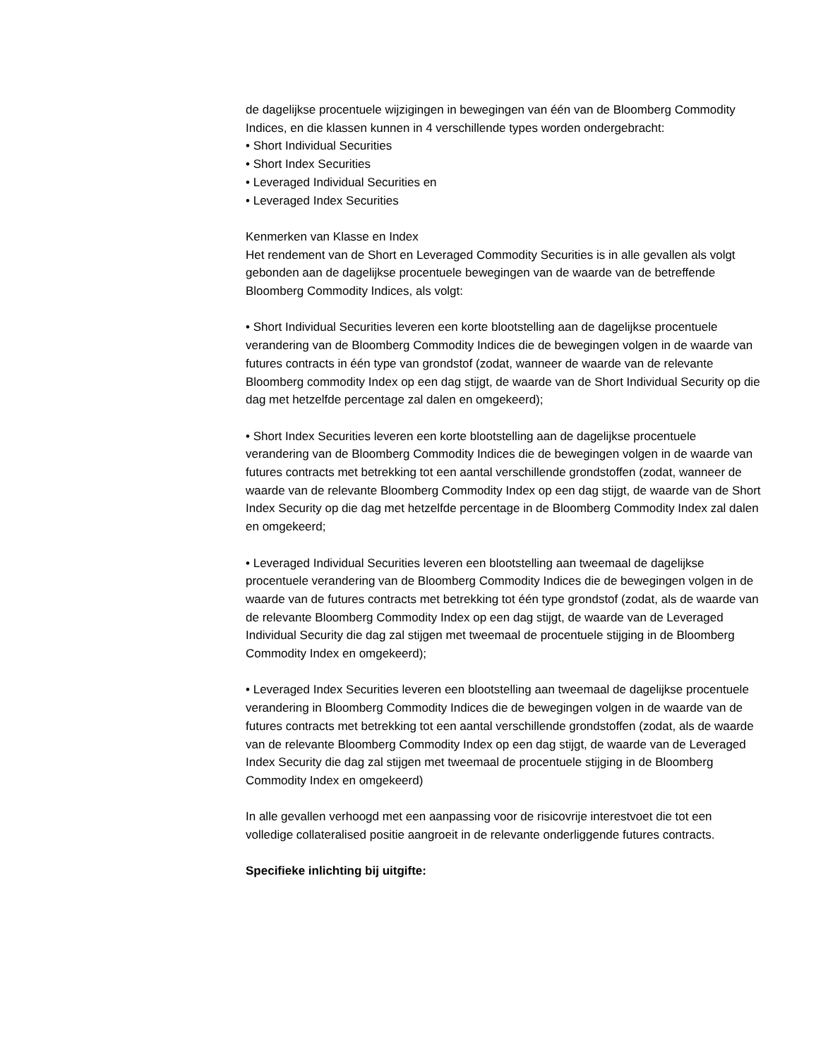de dagelijkse procentuele wijzigingen in bewegingen van één van de Bloomberg Commodity Indices, en die klassen kunnen in 4 verschillende types worden ondergebracht:
• Short Individual Securities
• Short Index Securities
• Leveraged Individual Securities en
• Leveraged Index Securities
Kenmerken van Klasse en Index
Het rendement van de Short en Leveraged Commodity Securities is in alle gevallen als volgt gebonden aan de dagelijkse procentuele bewegingen van de waarde van de betreffende Bloomberg Commodity Indices, als volgt:
• Short Individual Securities leveren een korte blootstelling aan de dagelijkse procentuele verandering van de Bloomberg Commodity Indices die de bewegingen volgen in de waarde van futures contracts in één type van grondstof (zodat, wanneer de waarde van de relevante Bloomberg commodity Index op een dag stijgt, de waarde van de Short Individual Security op die dag met hetzelfde percentage zal dalen en omgekeerd);
• Short Index Securities leveren een korte blootstelling aan de dagelijkse procentuele verandering van de Bloomberg Commodity Indices die de bewegingen volgen in de waarde van futures contracts met betrekking tot een aantal verschillende grondstoffen (zodat, wanneer de waarde van de relevante Bloomberg Commodity Index op een dag stijgt, de waarde van de Short Index Security op die dag met hetzelfde percentage in de Bloomberg Commodity Index zal dalen en omgekeerd;
• Leveraged Individual Securities leveren een blootstelling aan tweemaal de dagelijkse procentuele verandering van de Bloomberg Commodity Indices die de bewegingen volgen in de waarde van de futures contracts met betrekking tot één type grondstof (zodat, als de waarde van de relevante Bloomberg Commodity Index op een dag stijgt, de waarde van de Leveraged Individual Security die dag zal stijgen met tweemaal de procentuele stijging in de Bloomberg Commodity Index en omgekeerd);
• Leveraged Index Securities leveren een blootstelling aan tweemaal de dagelijkse procentuele verandering in Bloomberg Commodity Indices die de bewegingen volgen in de waarde van de futures contracts met betrekking tot een aantal verschillende grondstoffen (zodat, als de waarde van de relevante Bloomberg Commodity Index op een dag stijgt, de waarde van de Leveraged Index Security die dag zal stijgen met tweemaal de procentuele stijging in de Bloomberg Commodity Index en omgekeerd)
In alle gevallen verhoogd met een aanpassing voor de risicovrije interestvoet die tot een volledige collateralised positie aangroeit in de relevante onderliggende futures contracts.
Specifieke inlichting bij uitgifte: